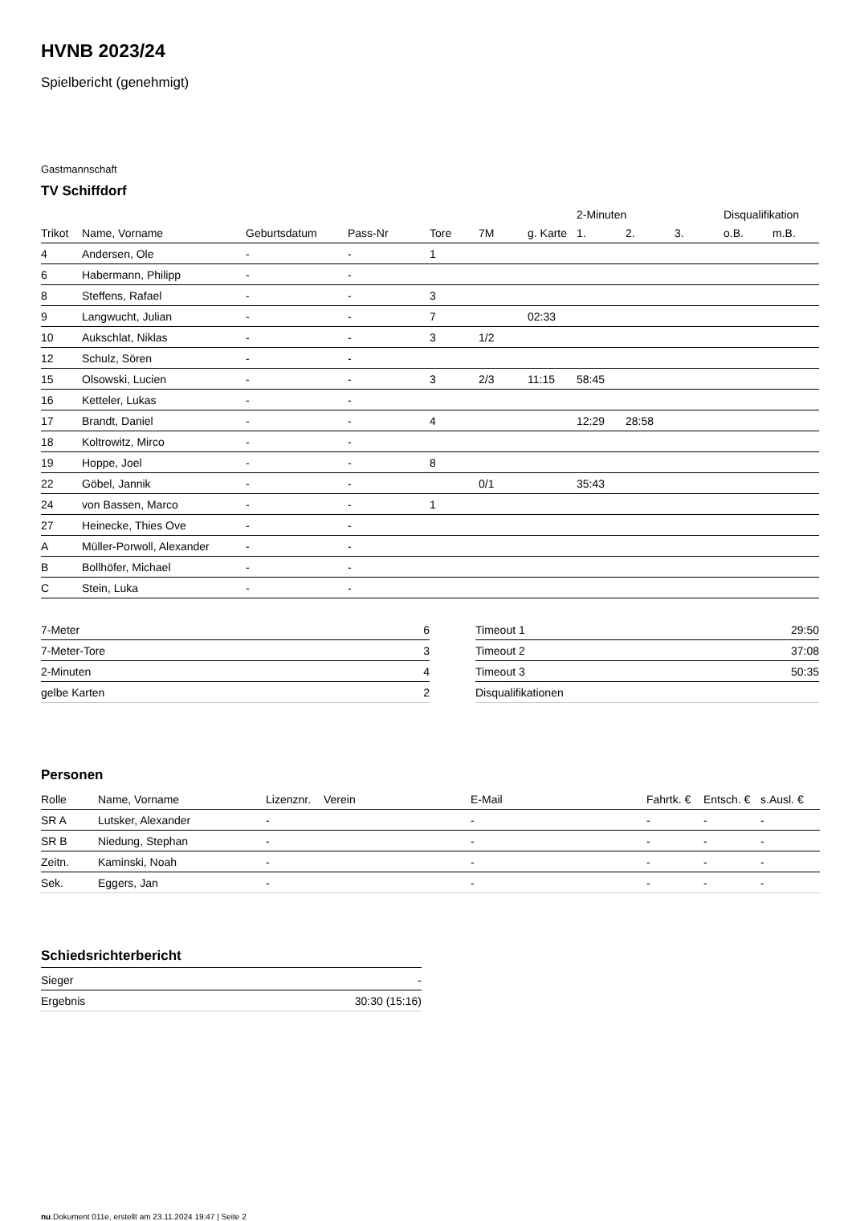HVNB 2023/24
Spielbericht (genehmigt)
Gastmannschaft
TV Schiffdorf
| | | | | | | | 2-Minuten | | | Disqualifikation | |
| --- | --- | --- | --- | --- | --- | --- | --- | --- | --- | --- | --- |
| Trikot | Name, Vorname | Geburtsdatum | Pass-Nr | Tore | 7M | g. Karte | 1. | 2. | 3. | o.B. | m.B. |
| 4 | Andersen, Ole | - | - | 1 | | | | | | | |
| 6 | Habermann, Philipp | - | - | | | | | | | | |
| 8 | Steffens, Rafael | - | - | 3 | | | | | | | |
| 9 | Langwucht, Julian | - | - | 7 | | 02:33 | | | | | |
| 10 | Aukschlat, Niklas | - | - | 3 | 1/2 | | | | | | |
| 12 | Schulz, Sören | - | - | | | | | | | | |
| 15 | Olsowski, Lucien | - | - | 3 | 2/3 | 11:15 | 58:45 | | | | |
| 16 | Ketteler, Lukas | - | - | | | | | | | | |
| 17 | Brandt, Daniel | - | - | 4 | | | 12:29 | 28:58 | | | |
| 18 | Koltrowitz, Mirco | - | - | | | | | | | | |
| 19 | Hoppe, Joel | - | - | 8 | | | | | | | |
| 22 | Göbel, Jannik | - | - | | 0/1 | | 35:43 | | | | |
| 24 | von Bassen, Marco | - | - | 1 | | | | | | | |
| 27 | Heinecke, Thies Ove | - | - | | | | | | | | |
| A | Müller-Porwoll, Alexander | - | - | | | | | | | | |
| B | Bollhöfer, Michael | - | - | | | | | | | | |
| C | Stein, Luka | - | - | | | | | | | | |
| 7-Meter | 6 |
| 7-Meter-Tore | 3 |
| 2-Minuten | 4 |
| gelbe Karten | 2 |
| Timeout 1 | 29:50 |
| Timeout 2 | 37:08 |
| Timeout 3 | 50:35 |
| Disqualifikationen | |
Personen
| Rolle | Name, Vorname | Lizenznr. | Verein | E-Mail | Fahrtk. € | Entsch. € | s.Ausl. € |
| --- | --- | --- | --- | --- | --- | --- | --- |
| SR A | Lutsker, Alexander | - | | - | - | - | - |
| SR B | Niedung, Stephan | - | | - | - | - | - |
| Zeitn. | Kaminski, Noah | - | | - | - | - | - |
| Sek. | Eggers, Jan | - | | - | - | - | - |
Schiedsrichterbericht
| Sieger | - |
| Ergebnis | 30:30 (15:16) |
nu.Dokument 011e, erstellt am 23.11.2024 19:47 | Seite 2